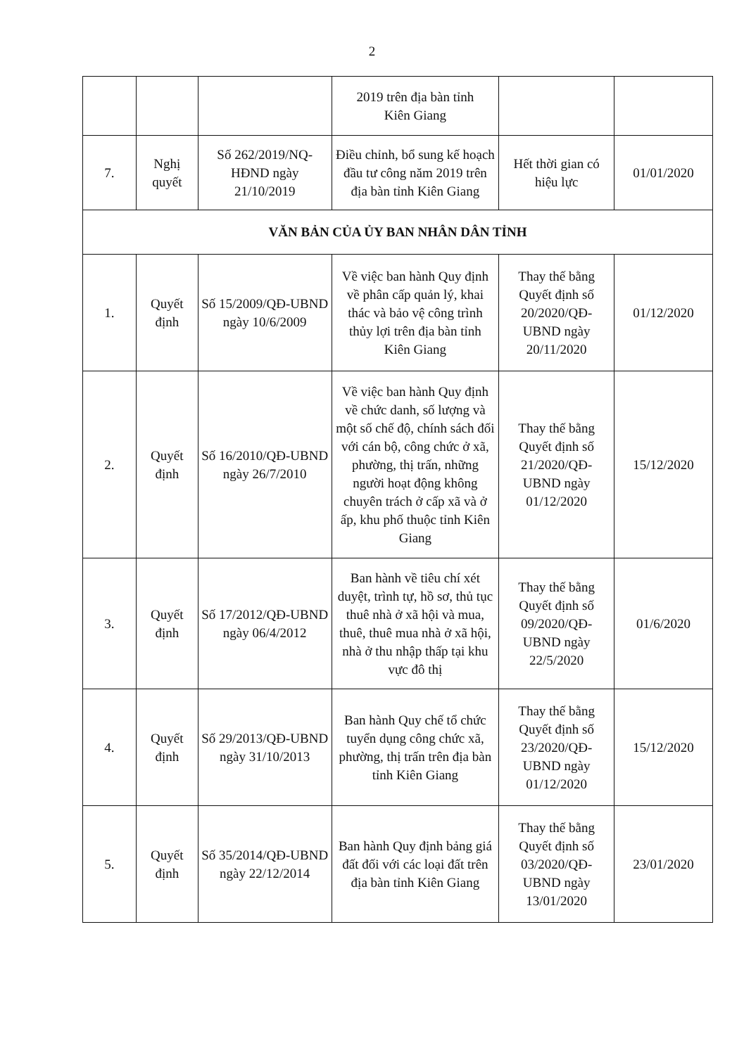2
| | | | 2019 trên địa bàn tỉnh Kiên Giang | | |
| 7. | Nghị quyết | Số 262/2019/NQ-HĐND ngày 21/10/2019 | Điều chỉnh, bổ sung kế hoạch đầu tư công năm 2019 trên địa bàn tỉnh Kiên Giang | Hết thời gian có hiệu lực | 01/01/2020 |
| VĂN BẢN CỦA ỦY BAN NHÂN DÂN TỈNH | | | | | |
| 1. | Quyết định | Số 15/2009/QĐ-UBND ngày 10/6/2009 | Về việc ban hành Quy định về phân cấp quản lý, khai thác và bảo vệ công trình thủy lợi trên địa bàn tỉnh Kiên Giang | Thay thế bằng Quyết định số 20/2020/QĐ-UBND ngày 20/11/2020 | 01/12/2020 |
| 2. | Quyết định | Số 16/2010/QĐ-UBND ngày 26/7/2010 | Về việc ban hành Quy định về chức danh, số lượng và một số chế độ, chính sách đối với cán bộ, công chức ở xã, phường, thị trấn, những người hoạt động không chuyên trách ở cấp xã và ở ấp, khu phố thuộc tỉnh Kiên Giang | Thay thế bằng Quyết định số 21/2020/QĐ-UBND ngày 01/12/2020 | 15/12/2020 |
| 3. | Quyết định | Số 17/2012/QĐ-UBND ngày 06/4/2012 | Ban hành về tiêu chí xét duyệt, trình tự, hồ sơ, thủ tục thuê nhà ở xã hội và mua, thuê, thuê mua nhà ở xã hội, nhà ở thu nhập thấp tại khu vực đô thị | Thay thế bằng Quyết định số 09/2020/QĐ-UBND ngày 22/5/2020 | 01/6/2020 |
| 4. | Quyết định | Số 29/2013/QĐ-UBND ngày 31/10/2013 | Ban hành Quy chế tổ chức tuyển dụng công chức xã, phường, thị trấn trên địa bàn tỉnh Kiên Giang | Thay thế bằng Quyết định số 23/2020/QĐ-UBND ngày 01/12/2020 | 15/12/2020 |
| 5. | Quyết định | Số 35/2014/QĐ-UBND ngày 22/12/2014 | Ban hành Quy định bảng giá đất đối với các loại đất trên địa bàn tỉnh Kiên Giang | Thay thế bằng Quyết định số 03/2020/QĐ-UBND ngày 13/01/2020 | 23/01/2020 |